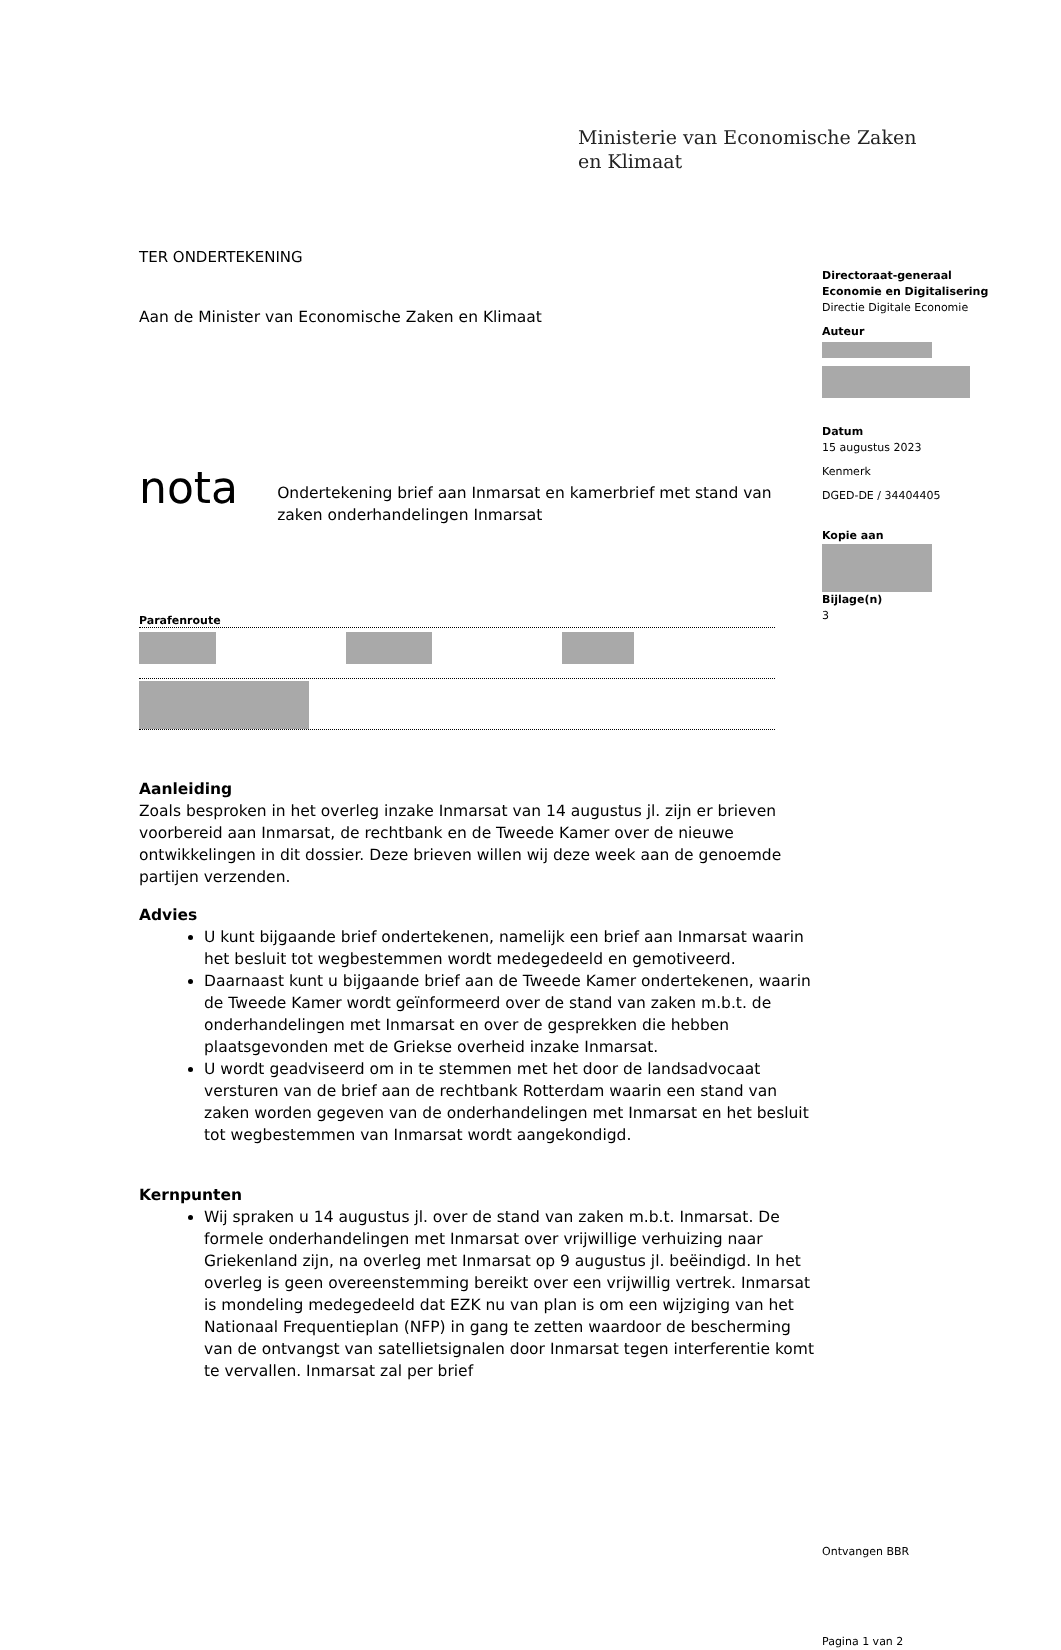Ministerie van Economische Zaken
en Klimaat
TER ONDERTEKENING
Aan de Minister van Economische Zaken en Klimaat
nota
Ondertekening brief aan Inmarsat en kamerbrief met stand van zaken onderhandelingen Inmarsat
Parafenroute
Aanleiding
Zoals besproken in het overleg inzake Inmarsat van 14 augustus jl. zijn er brieven voorbereid aan Inmarsat, de rechtbank en de Tweede Kamer over de nieuwe ontwikkelingen in dit dossier. Deze brieven willen wij deze week aan de genoemde partijen verzenden.
Advies
U kunt bijgaande brief ondertekenen, namelijk een brief aan Inmarsat waarin het besluit tot wegbestemmen wordt medegedeeld en gemotiveerd.
Daarnaast kunt u bijgaande brief aan de Tweede Kamer ondertekenen, waarin de Tweede Kamer wordt geïnformeerd over de stand van zaken m.b.t. de onderhandelingen met Inmarsat en over de gesprekken die hebben plaatsgevonden met de Griekse overheid inzake Inmarsat.
U wordt geadviseerd om in te stemmen met het door de landsadvocaat versturen van de brief aan de rechtbank Rotterdam waarin een stand van zaken worden gegeven van de onderhandelingen met Inmarsat en het besluit tot wegbestemmen van Inmarsat wordt aangekondigd.
Kernpunten
Wij spraken u 14 augustus jl. over de stand van zaken m.b.t. Inmarsat. De formele onderhandelingen met Inmarsat over vrijwillige verhuizing naar Griekenland zijn, na overleg met Inmarsat op 9 augustus jl. beëindigd. In het overleg is geen overeenstemming bereikt over een vrijwillig vertrek. Inmarsat is mondeling medegedeeld dat EZK nu van plan is om een wijziging van het Nationaal Frequentieplan (NFP) in gang te zetten waardoor de bescherming van de ontvangst van satellietsignalen door Inmarsat tegen interferentie komt te vervallen. Inmarsat zal per brief
Directoraat-generaal
Economie en Digitalisering
Directie Digitale Economie
Auteur
Datum
15 augustus 2023
Kenmerk
DGED-DE / 34404405
Kopie aan
Bijlage(n)
3
Ontvangen BBR
Pagina 1 van 2